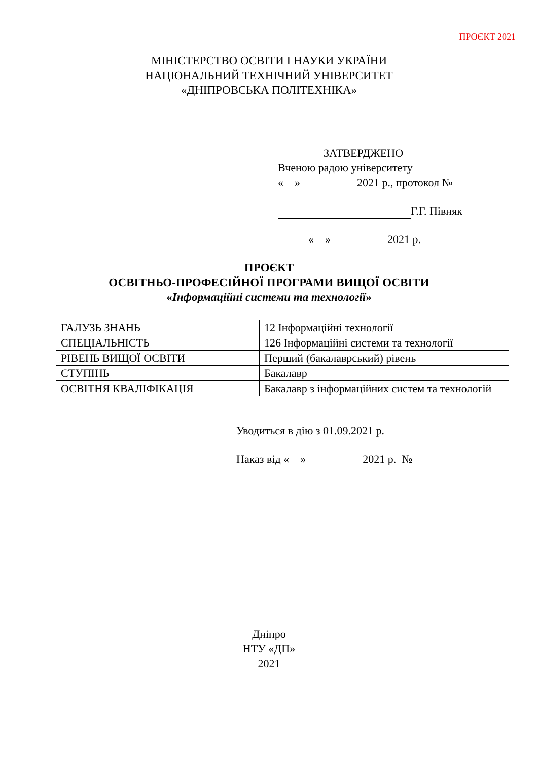ПРОЄКТ 2021
МІНІСТЕРСТВО ОСВІТИ І НАУКИ УКРАЇНИ
НАЦІОНАЛЬНИЙ ТЕХНІЧНИЙ УНІВЕРСИТЕТ
«ДНІПРОВСЬКА ПОЛІТЕХНІКА»
ЗАТВЕРДЖЕНО
Вченою радою університету
« » 2021 р., протокол №
Г.Г. Півняк
« » 2021 р.
ПРОЄКТ
ОСВІТНЬО-ПРОФЕСІЙНОЇ ПРОГРАМИ ВИЩОЇ ОСВІТИ
«Інформаційні системи та технології»
| ГАЛУЗЬ ЗНАНЬ | 12 Інформаційні технології |
| СПЕЦІАЛЬНІСТЬ | 126 Інформаційні системи та технології |
| РІВЕНЬ ВИЩОЇ ОСВІТИ | Перший (бакалаврський) рівень |
| СТУПІНЬ | Бакалавр |
| ОСВІТНЯ КВАЛІФІКАЦІЯ | Бакалавр з інформаційних систем та технологій |
Уводиться в дію з 01.09.2021 р.
Наказ від « » 2021 р. №
Дніпро
НТУ «ДП»
2021